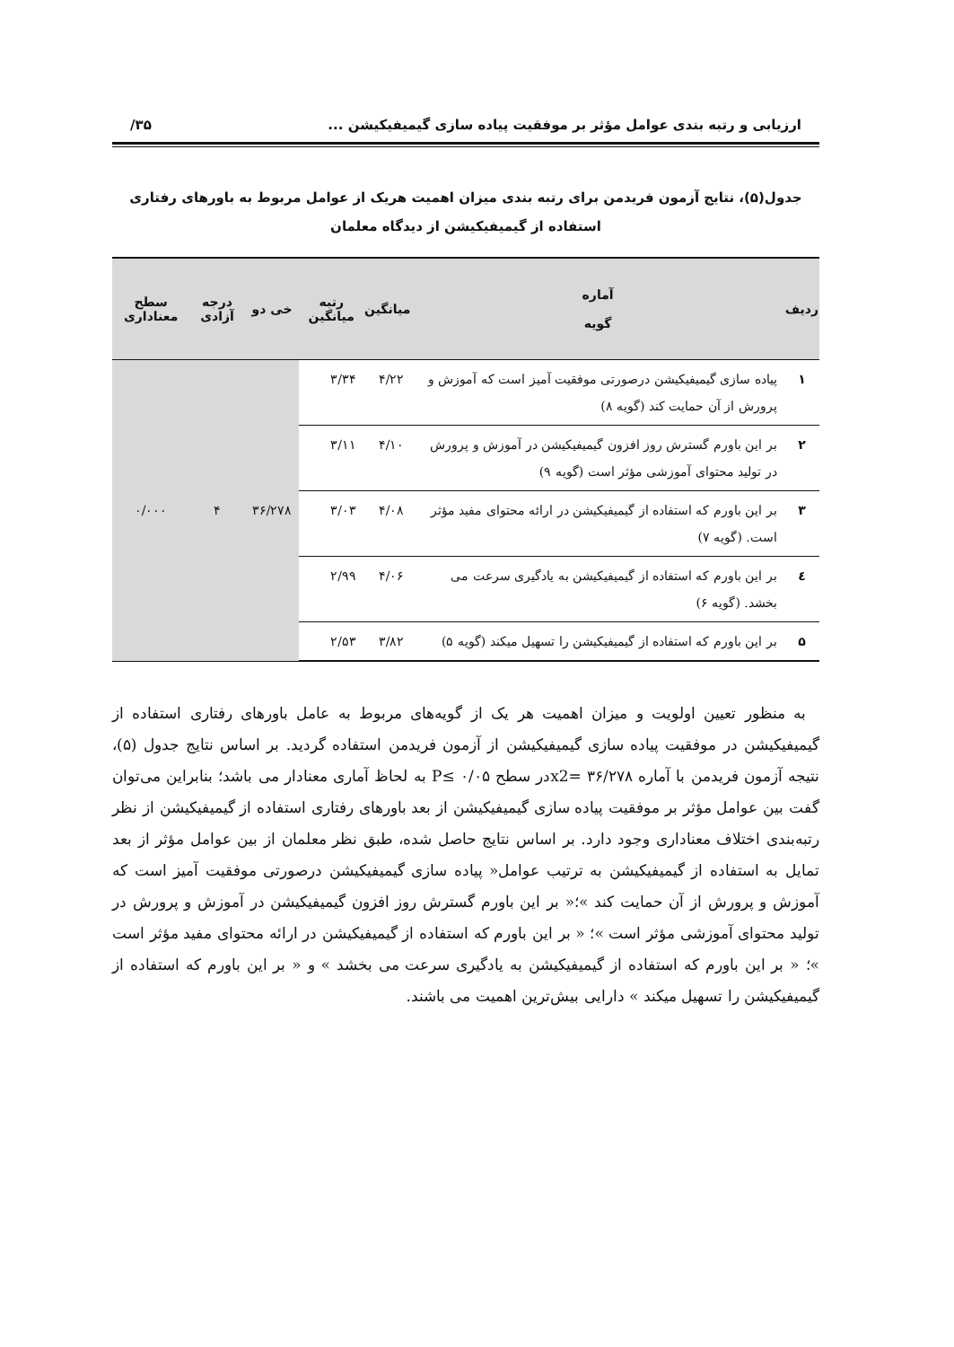ارزیابی و رتبه بندی عوامل مؤثر بر موفقیت پیاده سازی گیمیفیکیشن ... ۳۵/
جدول(۵)، نتایج آزمون فریدمن برای رتبه بندی میزان اهمیت هریک از عوامل مربوط به باورهای رفتاری
استفاده از گیمیفیکیشن از دیدگاه معلمان
| ردیف | آماره گویه | میانگین | رتبه میانگین | خی دو | درجه آزادی | سطح معناداری |
| --- | --- | --- | --- | --- | --- | --- |
| ۱ | پیاده سازی گیمیفیکیشن درصورتی موفقیت آمیز است که آموزش و پرورش از آن حمایت کند (گویه ۸) | ۴/۲۲ | ۳/۳۴ | ۳۶/۲۷۸ | ۴ | ۰/۰۰۰ |
| ۲ | بر این باورم گسترش روز افزون گیمیفیکیشن در آموزش و پرورش در تولید محتوای آموزشی مؤثر است (گویه ۹) | ۴/۱۰ | ۳/۱۱ | | | |
| ۳ | بر این باورم که استفاده از گیمیفیکیشن در ارائه محتوای مفید مؤثر است. (گویه ۷) | ۴/۰۸ | ۳/۰۳ | | | |
| ٤ | بر این باورم که استفاده از گیمیفیکیشن به یادگیری سرعت می بخشد. (گویه ۶) | ۴/۰۶ | ۲/۹۹ | | | |
| ۵ | بر این باورم که استفاده از گیمیفیکیشن را تسهیل میکند (گویه ۵) | ۳/۸۲ | ۲/۵۳ | | | |
به منظور تعیین اولویت و میزان اهمیت هر یک از گویه‌های مربوط به عامل باورهای رفتاری استفاده از گیمیفیکیشن در موفقیت پیاده سازی گیمیفیکیشن از آزمون فریدمن استفاده گردید. بر اساس نتایج جدول (۵)، نتیجه آزمون فریدمن با آماره ۳۶/۲۷۸ =x2در سطح ۰/۰۵ ≥P به لحاظ آماری معنادار می باشد؛ بنابراین می‌توان گفت بین عوامل مؤثر بر موفقیت پیاده سازی گیمیفیکیشن از بعد باورهای رفتاری استفاده از گیمیفیکیشن از نظر رتبه‌بندی اختلاف معناداری وجود دارد. بر اساس نتایج حاصل شده، طبق نظر معلمان از بین عوامل مؤثر از بعد تمایل به استفاده از گیمیفیکیشن به ترتیب عوامل« پیاده سازی گیمیفیکیشن درصورتی موفقیت آمیز است که آموزش و پرورش از آن حمایت کند »؛« بر این باورم گسترش روز افزون گیمیفیکیشن در آموزش و پرورش در تولید محتوای آموزشی مؤثر است »؛ « بر این باورم که استفاده از گیمیفیکیشن در ارائه محتوای مفید مؤثر است »؛ « بر این باورم که استفاده از گیمیفیکیشن به یادگیری سرعت می بخشد » و « بر این باورم که استفاده از گیمیفیکیشن را تسهیل میکند » دارایی بیش‌ترین اهمیت می باشند.